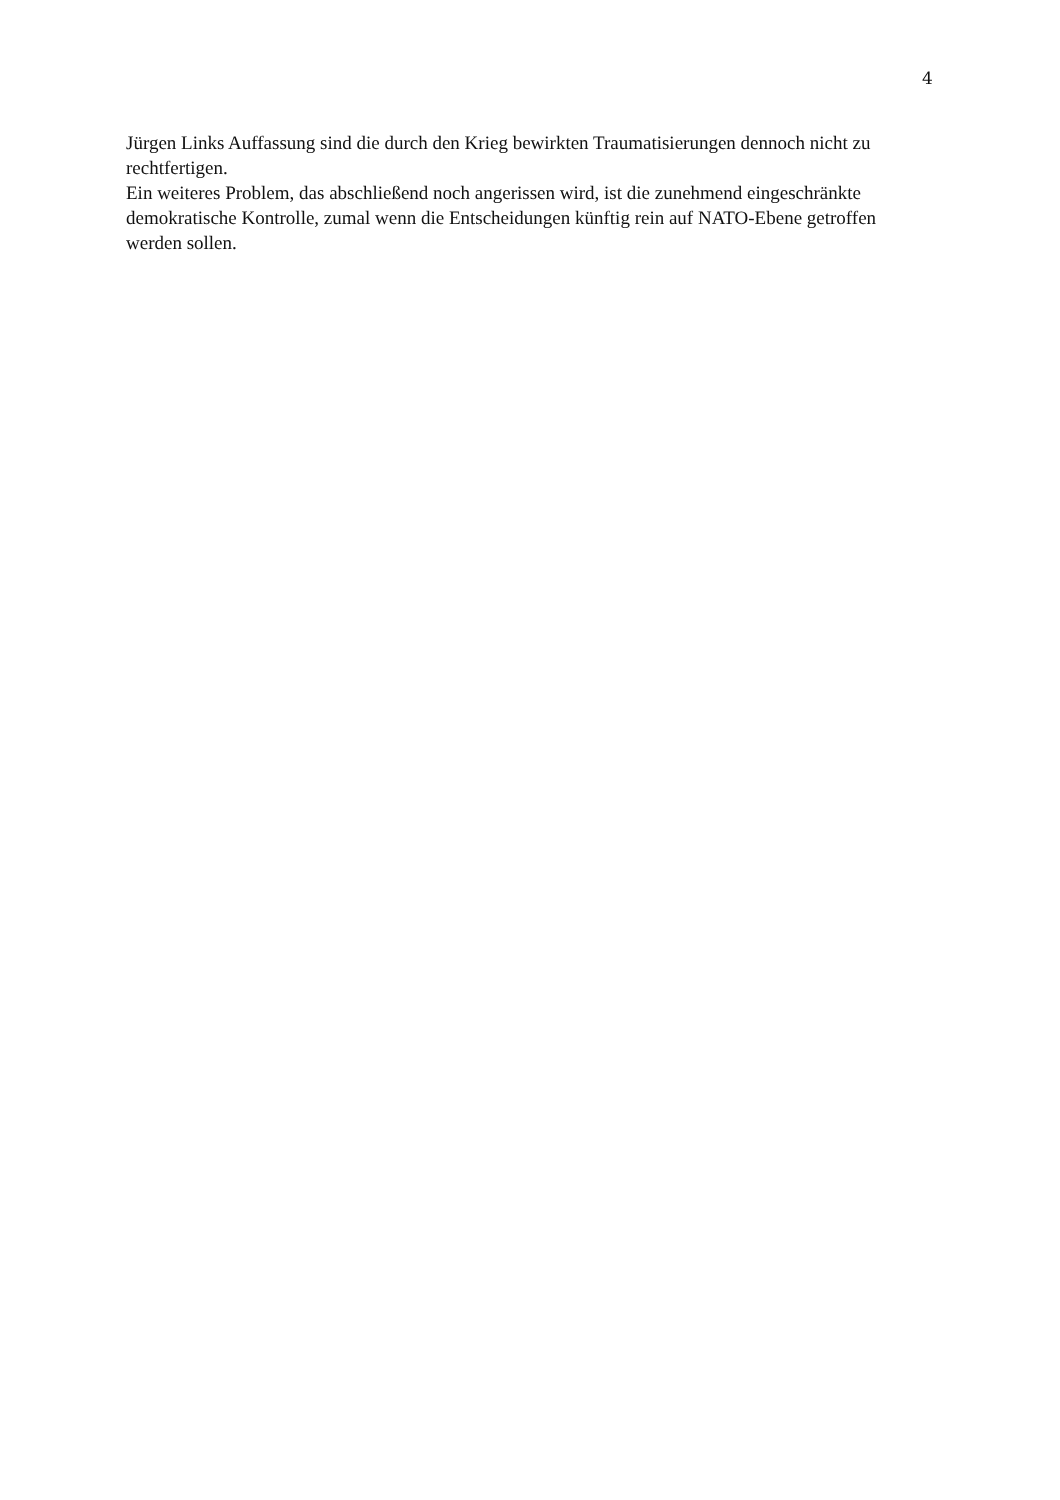4
Jürgen Links Auffassung sind die durch den Krieg bewirkten Traumatisierungen dennoch nicht zu rechtfertigen.
Ein weiteres Problem, das abschließend noch angerissen wird, ist die zunehmend eingeschränkte demokratische Kontrolle, zumal wenn die Entscheidungen künftig rein auf NATO-Ebene getroffen werden sollen.